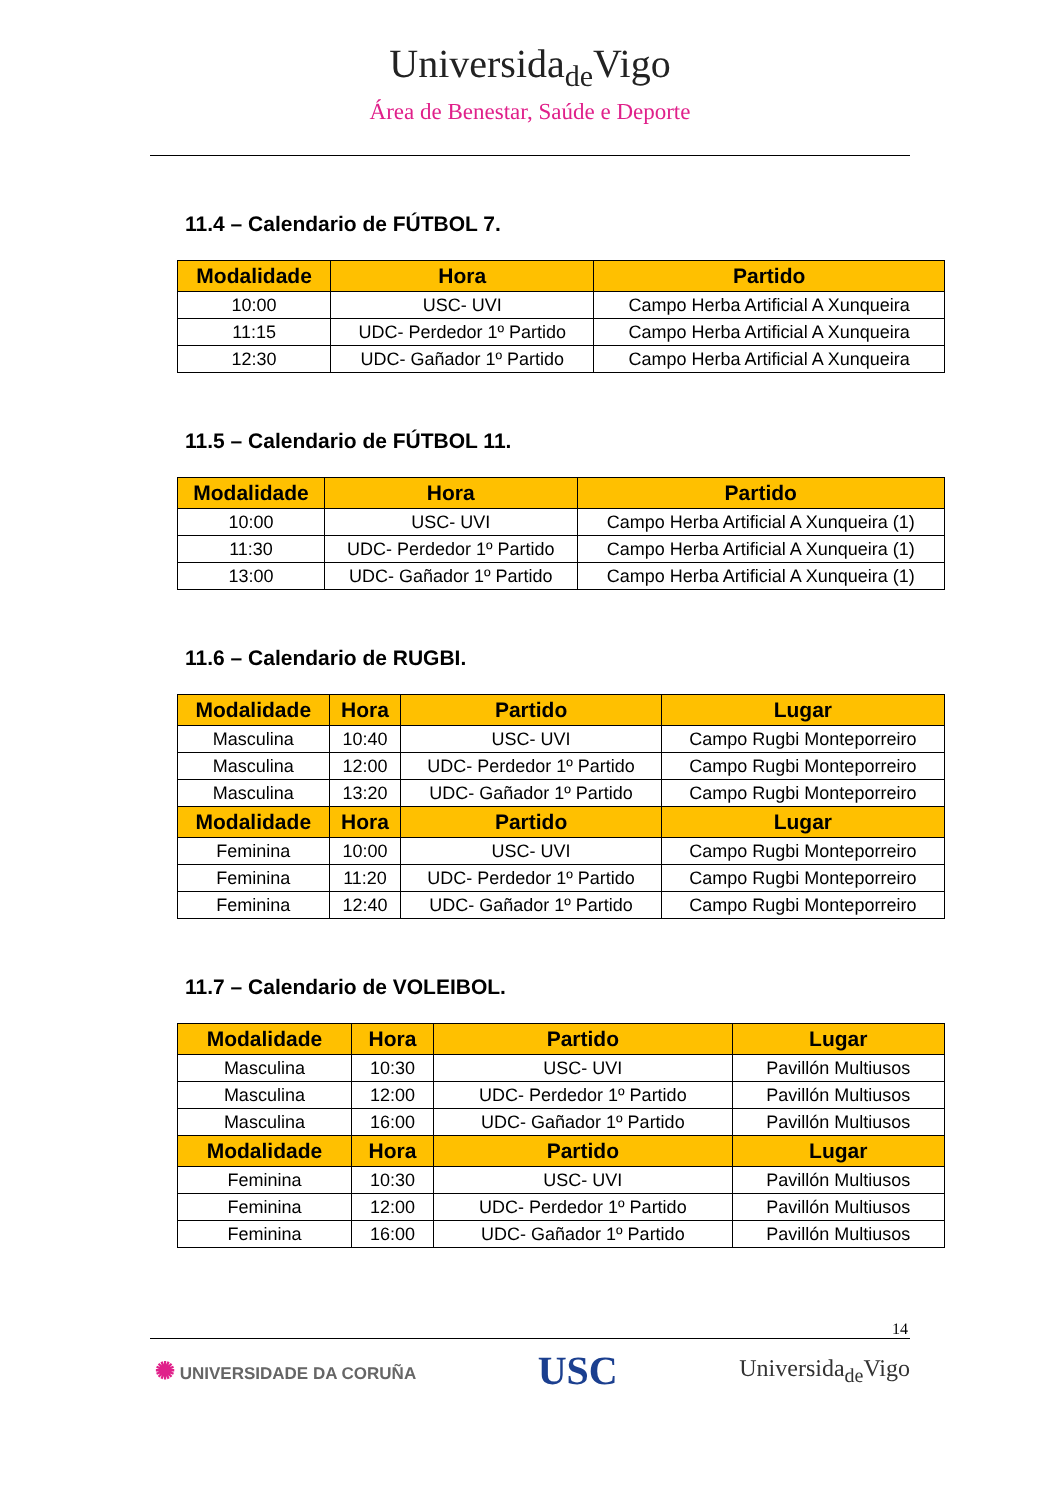Universida<sub>de</sub>Vigo
Área de Benestar, Saúde e Deporte
11.4 – Calendario de FÚTBOL 7.
| Modalidade | Hora | Partido |
| --- | --- | --- |
| 10:00 | USC- UVI | Campo Herba Artificial A Xunqueira |
| 11:15 | UDC- Perdedor 1º Partido | Campo Herba Artificial A Xunqueira |
| 12:30 | UDC- Gañador 1º Partido | Campo Herba Artificial A Xunqueira |
11.5 – Calendario de FÚTBOL 11.
| Modalidade | Hora | Partido |
| --- | --- | --- |
| 10:00 | USC- UVI | Campo Herba Artificial A Xunqueira (1) |
| 11:30 | UDC- Perdedor 1º Partido | Campo Herba Artificial A Xunqueira (1) |
| 13:00 | UDC- Gañador 1º Partido | Campo Herba Artificial A Xunqueira (1) |
11.6 – Calendario de RUGBI.
| Modalidade | Hora | Partido | Lugar |
| --- | --- | --- | --- |
| Masculina | 10:40 | USC- UVI | Campo Rugbi Monteporreiro |
| Masculina | 12:00 | UDC- Perdedor 1º Partido | Campo Rugbi Monteporreiro |
| Masculina | 13:20 | UDC- Gañador 1º Partido | Campo Rugbi Monteporreiro |
| Modalidade | Hora | Partido | Lugar |
| Feminina | 10:00 | USC- UVI | Campo Rugbi Monteporreiro |
| Feminina | 11:20 | UDC- Perdedor 1º Partido | Campo Rugbi Monteporreiro |
| Feminina | 12:40 | UDC- Gañador 1º Partido | Campo Rugbi Monteporreiro |
11.7 – Calendario de VOLEIBOL.
| Modalidade | Hora | Partido | Lugar |
| --- | --- | --- | --- |
| Masculina | 10:30 | USC- UVI | Pavillón Multiusos |
| Masculina | 12:00 | UDC- Perdedor 1º Partido | Pavillón Multiusos |
| Masculina | 16:00 | UDC- Gañador 1º Partido | Pavillón Multiusos |
| Modalidade | Hora | Partido | Lugar |
| Feminina | 10:30 | USC- UVI | Pavillón Multiusos |
| Feminina | 12:00 | UDC- Perdedor 1º Partido | Pavillón Multiusos |
| Feminina | 16:00 | UDC- Gañador 1º Partido | Pavillón Multiusos |
14
✺ UNIVERSIDADE DA CORUÑA
USC
Universida<sub>de</sub>Vigo